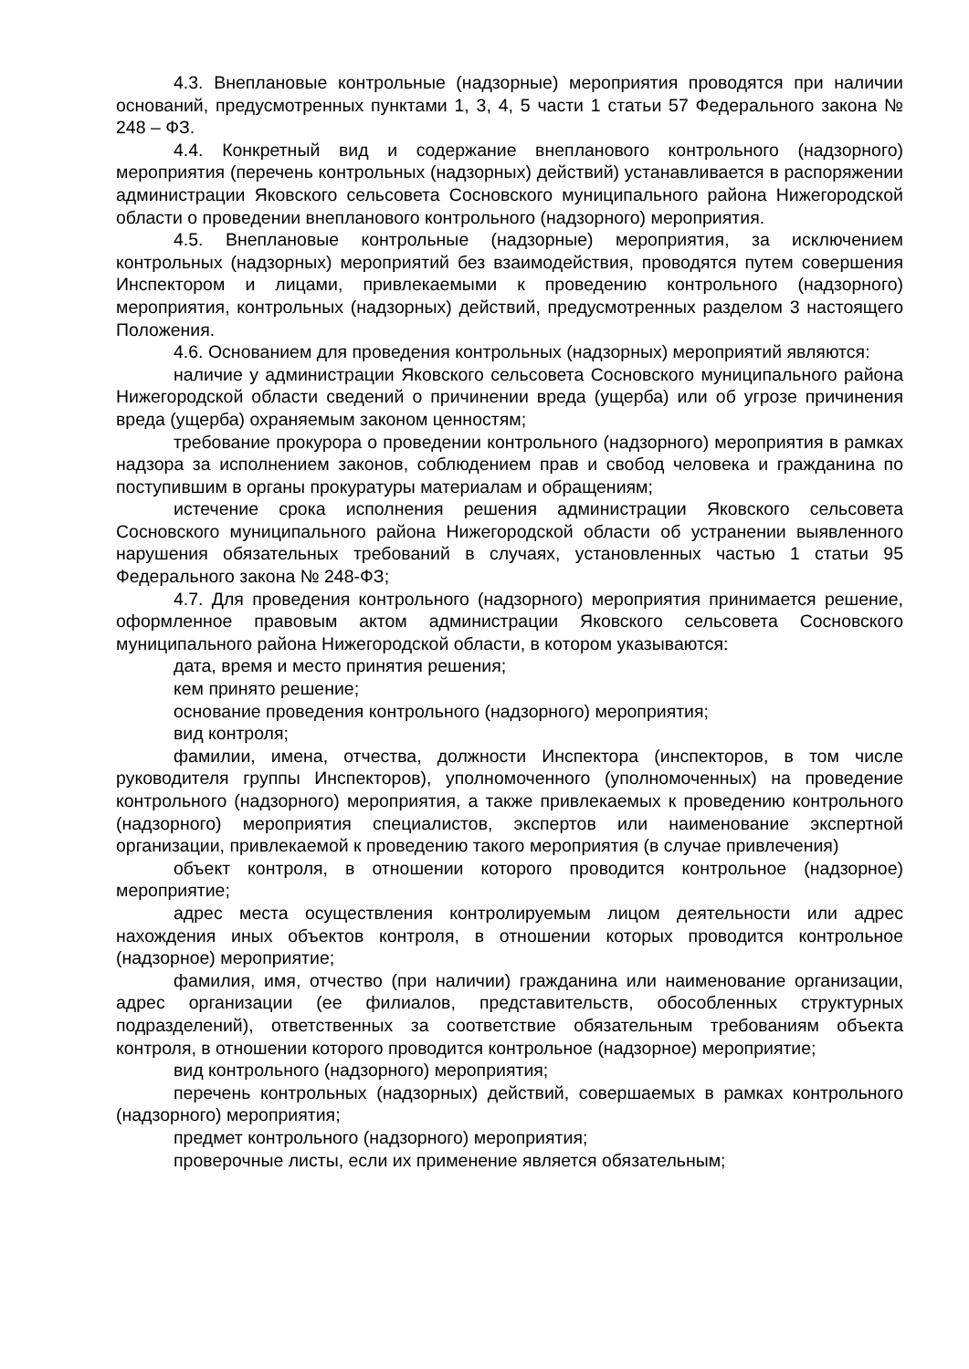4.3. Внеплановые контрольные (надзорные) мероприятия проводятся при наличии оснований, предусмотренных пунктами 1, 3, 4, 5 части 1 статьи 57 Федерального закона № 248 – ФЗ.
4.4. Конкретный вид и содержание внепланового контрольного (надзорного) мероприятия (перечень контрольных (надзорных) действий) устанавливается в распоряжении администрации Яковского сельсовета Сосновского муниципального района Нижегородской области о проведении внепланового контрольного (надзорного) мероприятия.
4.5. Внеплановые контрольные (надзорные) мероприятия, за исключением контрольных (надзорных) мероприятий без взаимодействия, проводятся путем совершения Инспектором и лицами, привлекаемыми к проведению контрольного (надзорного) мероприятия, контрольных (надзорных) действий, предусмотренных разделом 3 настоящего Положения.
4.6. Основанием для проведения контрольных (надзорных) мероприятий являются:
наличие у администрации Яковского сельсовета Сосновского муниципального района Нижегородской области сведений о причинении вреда (ущерба) или об угрозе причинения вреда (ущерба) охраняемым законом ценностям;
требование прокурора о проведении контрольного (надзорного) мероприятия в рамках надзора за исполнением законов, соблюдением прав и свобод человека и гражданина по поступившим в органы прокуратуры материалам и обращениям;
истечение срока исполнения решения администрации Яковского сельсовета Сосновского муниципального района Нижегородской области об устранении выявленного нарушения обязательных требований в случаях, установленных частью 1 статьи 95 Федерального закона № 248-ФЗ;
4.7. Для проведения контрольного (надзорного) мероприятия принимается решение, оформленное правовым актом администрации Яковского сельсовета Сосновского муниципального района Нижегородской области, в котором указываются:
дата, время и место принятия решения;
кем принято решение;
основание проведения контрольного (надзорного) мероприятия;
вид контроля;
фамилии, имена, отчества, должности Инспектора (инспекторов, в том числе руководителя группы Инспекторов), уполномоченного (уполномоченных) на проведение контрольного (надзорного) мероприятия, а также привлекаемых к проведению контрольного (надзорного) мероприятия специалистов, экспертов или наименование экспертной организации, привлекаемой к проведению такого мероприятия (в случае привлечения)
объект контроля, в отношении которого проводится контрольное (надзорное) мероприятие;
адрес места осуществления контролируемым лицом деятельности или адрес нахождения иных объектов контроля, в отношении которых проводится контрольное (надзорное) мероприятие;
фамилия, имя, отчество (при наличии) гражданина или наименование организации, адрес организации (ее филиалов, представительств, обособленных структурных подразделений), ответственных за соответствие обязательным требованиям объекта контроля, в отношении которого проводится контрольное (надзорное) мероприятие;
вид контрольного (надзорного) мероприятия;
перечень контрольных (надзорных) действий, совершаемых в рамках контрольного (надзорного) мероприятия;
предмет контрольного (надзорного) мероприятия;
проверочные листы, если их применение является обязательным;